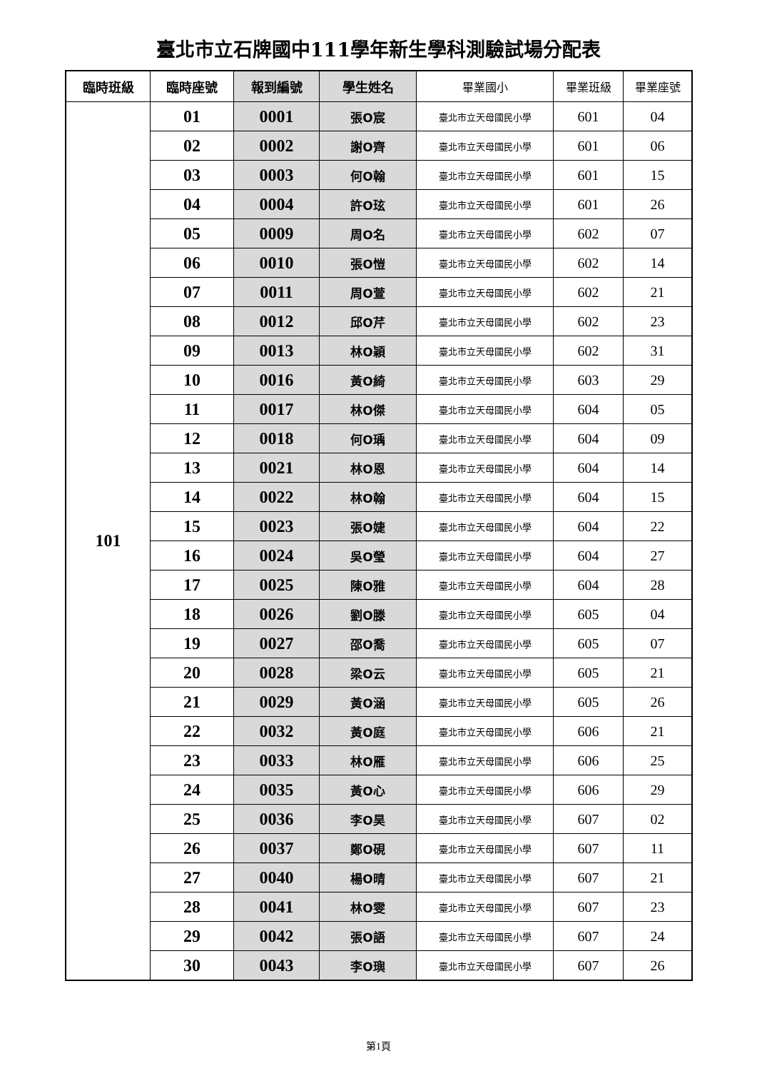臺北市立石牌國中111學年新生學科測驗試場分配表
| 臨時班級 | 臨時座號 | 報到編號 | 學生姓名 | 畢業國小 | 畢業班級 | 畢業座號 |
| --- | --- | --- | --- | --- | --- | --- |
| 101 | 01 | 0001 | 張O宸 | 臺北市立天母國民小學 | 601 | 04 |
| | 02 | 0002 | 謝O齊 | 臺北市立天母國民小學 | 601 | 06 |
| | 03 | 0003 | 何O翰 | 臺北市立天母國民小學 | 601 | 15 |
| | 04 | 0004 | 許O玹 | 臺北市立天母國民小學 | 601 | 26 |
| | 05 | 0009 | 周O名 | 臺北市立天母國民小學 | 602 | 07 |
| | 06 | 0010 | 張O愷 | 臺北市立天母國民小學 | 602 | 14 |
| | 07 | 0011 | 周O萱 | 臺北市立天母國民小學 | 602 | 21 |
| | 08 | 0012 | 邱O芹 | 臺北市立天母國民小學 | 602 | 23 |
| | 09 | 0013 | 林O穎 | 臺北市立天母國民小學 | 602 | 31 |
| | 10 | 0016 | 黃O綺 | 臺北市立天母國民小學 | 603 | 29 |
| | 11 | 0017 | 林O傑 | 臺北市立天母國民小學 | 604 | 05 |
| | 12 | 0018 | 何O瑀 | 臺北市立天母國民小學 | 604 | 09 |
| | 13 | 0021 | 林O恩 | 臺北市立天母國民小學 | 604 | 14 |
| | 14 | 0022 | 林O翰 | 臺北市立天母國民小學 | 604 | 15 |
| | 15 | 0023 | 張O婕 | 臺北市立天母國民小學 | 604 | 22 |
| | 16 | 0024 | 吳O瑩 | 臺北市立天母國民小學 | 604 | 27 |
| | 17 | 0025 | 陳O雅 | 臺北市立天母國民小學 | 604 | 28 |
| | 18 | 0026 | 劉O滕 | 臺北市立天母國民小學 | 605 | 04 |
| | 19 | 0027 | 邵O喬 | 臺北市立天母國民小學 | 605 | 07 |
| | 20 | 0028 | 梁O云 | 臺北市立天母國民小學 | 605 | 21 |
| | 21 | 0029 | 黃O涵 | 臺北市立天母國民小學 | 605 | 26 |
| | 22 | 0032 | 黃O庭 | 臺北市立天母國民小學 | 606 | 21 |
| | 23 | 0033 | 林O雁 | 臺北市立天母國民小學 | 606 | 25 |
| | 24 | 0035 | 黃O心 | 臺北市立天母國民小學 | 606 | 29 |
| | 25 | 0036 | 李O昊 | 臺北市立天母國民小學 | 607 | 02 |
| | 26 | 0037 | 鄭O硯 | 臺北市立天母國民小學 | 607 | 11 |
| | 27 | 0040 | 楊O晴 | 臺北市立天母國民小學 | 607 | 21 |
| | 28 | 0041 | 林O雯 | 臺北市立天母國民小學 | 607 | 23 |
| | 29 | 0042 | 張O語 | 臺北市立天母國民小學 | 607 | 24 |
| | 30 | 0043 | 李O璵 | 臺北市立天母國民小學 | 607 | 26 |
第1頁